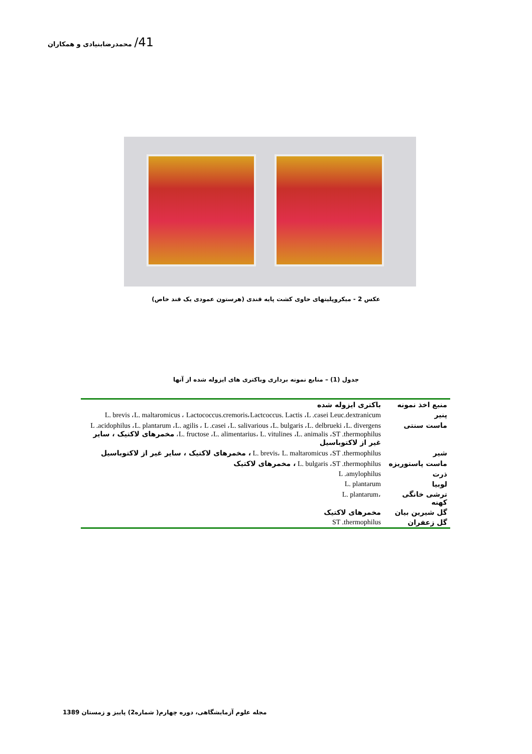41/ محمدرضابنیادی و همکاران
عکس 2 - میکروپلیتهای حاوی کشت پایه قندی (هرستون عمودی یک قند خاص)
جدول (1) – منابع نمونه برداری وباکتری های ایزوله شده از آنها
| منبع اخذ نمونه | باکتری ایزوله شده |
| --- | --- |
| پنیر | L. brevis ،L. maltaromicus ، Lactococcus.cremoris،Lactcoccus. Lactis ،L .casei Leuc.dextranicum |
| ماست سنتی | L .acidophilus ،L. plantarum ،L. agilis ، L .casei ،L. salivarious ،L. bulgaris ،L. delbrueki ،L. divergens ،L. fructose ،L. alimentarius، L. vitulines ،L. animalis ،ST .thermophilus مخمرهای لاکتیک ، سایر غیر از لاکتوباسیل |
| شیر | L. brevis، L. maltaromicus ،ST .thermophilus ، مخمرهای لاکتیک ، سایر غیر از لاکتوباسیل |
| ماست پاستوریزه | L. bulgaris ،ST .thermophilus ، مخمرهای لاکتیک |
| ذرت | L .amylophilus |
| لوبیا | L. plantarum |
| ترشی خانگی کهنه | ،L. plantarum |
| گل شیرین بیان | مخمرهای لاکتیک |
| گل زعفران | ST .thermophilus |
مجله علوم آزمایشگاهی، دوره چهارم( شماره2) پاییز و زمستان 1389